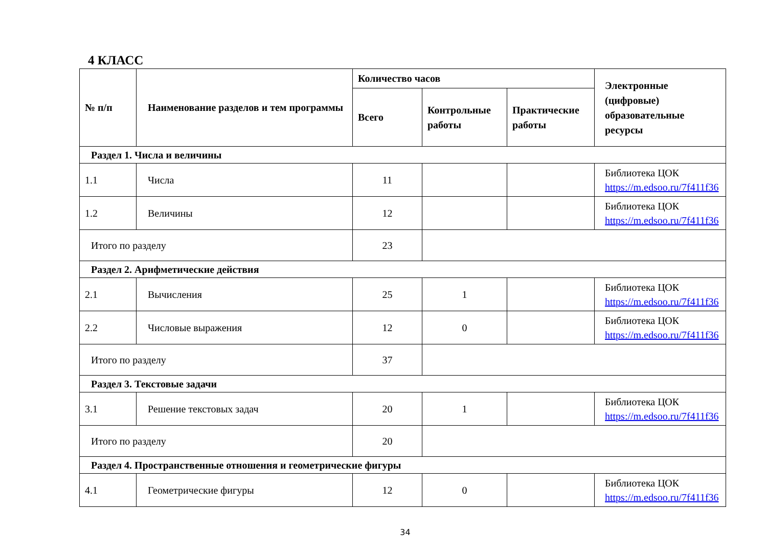4 КЛАСС
| № п/п | Наименование разделов и тем программы | Количество часов | | | Электронные (цифровые) образовательные ресурсы |
| --- | --- | --- | --- | --- | --- |
| | | Всего | Контрольные работы | Практические работы | |
| Раздел 1. Числа и величины | | | | | |
| 1.1 | Числа | 11 | | | Библиотека ЦОК https://m.edsoo.ru/7f411f36 |
| 1.2 | Величины | 12 | | | Библиотека ЦОК https://m.edsoo.ru/7f411f36 |
| Итого по разделу | | 23 | | | |
| Раздел 2. Арифметические действия | | | | | |
| 2.1 | Вычисления | 25 | 1 | | Библиотека ЦОК https://m.edsoo.ru/7f411f36 |
| 2.2 | Числовые выражения | 12 | 0 | | Библиотека ЦОК https://m.edsoo.ru/7f411f36 |
| Итого по разделу | | 37 | | | |
| Раздел 3. Текстовые задачи | | | | | |
| 3.1 | Решение текстовых задач | 20 | 1 | | Библиотека ЦОК https://m.edsoo.ru/7f411f36 |
| Итого по разделу | | 20 | | | |
| Раздел 4. Пространственные отношения и геометрические фигуры | | | | | |
| 4.1 | Геометрические фигуры | 12 | 0 | | Библиотека ЦОК https://m.edsoo.ru/7f411f36 |
34